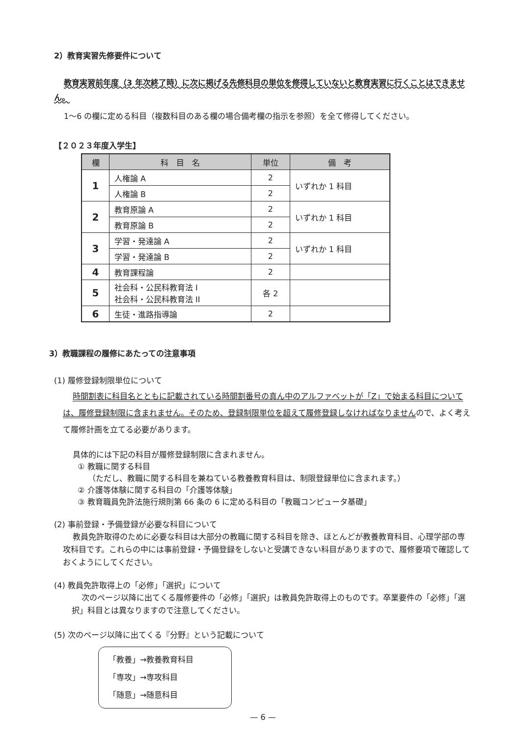2）教育実習先修要件について
教育実習前年度（3 年次終了時）に次に掲げる先修科目の単位を修得していないと教育実習に行くことはできません。
1〜6 の欄に定める科目（複数科目のある欄の場合備考欄の指示を参照）を全て修得してください。
【２０２３年度入学生】
| 欄 | 科 目 名 | 単位 | 備 考 |
| --- | --- | --- | --- |
| 1 | 人権論 A | 2 | いずれか 1 科目 |
| | 人権論 B | 2 | |
| 2 | 教育原論 A | 2 | いずれか 1 科目 |
| | 教育原論 B | 2 | |
| 3 | 学習・発達論 A | 2 | いずれか 1 科目 |
| | 学習・発達論 B | 2 | |
| 4 | 教育課程論 | 2 | |
| 5 | 社会科・公民科教育法 I 社会科・公民科教育法 II | 各 2 | |
| 6 | 生徒・進路指導論 | 2 | |
3）教職課程の履修にあたっての注意事項
(1) 履修登録制限単位について
時間割表に科目名とともに記載されている時間割番号の真ん中のアルファベットが「Z」で始まる科目については、履修登録制限に含まれません。そのため、登録制限単位を超えて履修登録しなければなりませんので、よく考えて履修計画を立てる必要があります。
具体的には下記の科目が履修登録制限に含まれません。
① 教職に関する科目
（ただし、教職に関する科目を兼ねている教養教育科目は、制限登録単位に含まれます。）
② 介護等体験に関する科目の「介護等体験」
③ 教育職員免許法施行規則第 66 条の 6 に定める科目の「教職コンピュータ基礎」
(2) 事前登録・予備登録が必要な科目について
教員免許取得のために必要な科目は大部分の教職に関する科目を除き、ほとんどが教養教育科目、心理学部の専攻科目です。これらの中には事前登録・予備登録をしないと受講できない科目がありますので、履修要項で確認しておくようにしてください。
(4) 教員免許取得上の「必修」「選択」について
次のページ以降に出てくる履修要件の「必修」「選択」は教員免許取得上のものです。卒業要件の「必修」「選択」科目とは異なりますので注意してください。
(5) 次のページ以降に出てくる『分野』という記載について
「教養」→教養教育科目
「専攻」→専攻科目
「随意」→随意科目
— 6 —